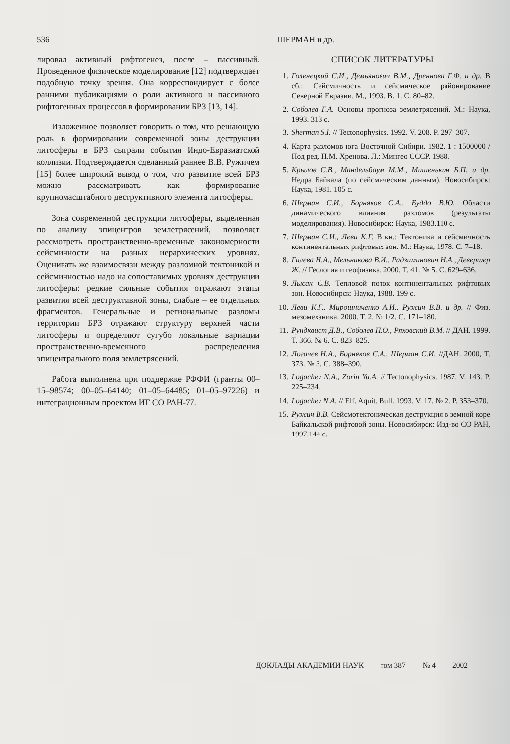536 ШЕРМАН и др.
лировал активный рифтогенез, после – пассивный. Проведенное физическое моделирование [12] подтверждает подобную точку зрения. Она корреспондирует с более ранними публикациями о роли активного и пассивного рифтогенных процессов в формировании БРЗ [13, 14].
Изложенное позволяет говорить о том, что решающую роль в формировании современной зоны деструкции литосферы в БРЗ сыграли события Индо-Евразиатской коллизии. Подтверждается сделанный раннее В.В. Ружичем [15] более широкий вывод о том, что развитие всей БРЗ можно рассматривать как формирование крупномасштабного деструктивного элемента литосферы.
Зона современной деструкции литосферы, выделенная по анализу эпицентров землетрясений, позволяет рассмотреть пространственно-временные закономерности сейсмичности на разных иерархических уровнях. Оценивать же взаимосвязи между разломной тектоникой и сейсмичностью надо на сопоставимых уровнях деструкции литосферы: редкие сильные события отражают этапы развития всей деструктивной зоны, слабые – ее отдельных фрагментов. Генеральные и региональные разломы территории БРЗ отражают структуру верхней части литосферы и определяют сугубо локальные вариации пространственно-временного распределения эпицентрального поля землетрясений.
Работа выполнена при поддержке РФФИ (гранты 00–15–98574; 00–05–64140; 01–05–64485; 01–05–97226) и интеграционным проектом ИГ СО РАН-77.
СПИСОК ЛИТЕРАТУРЫ
1. Голенецкий С.И., Демьянович В.М., Дреннова Г.Ф. и др. В сб.: Сейсмичность и сейсмическое районирование Северной Евразии. М., 1993. В. 1. С. 80–82.
2. Соболев Г.А. Основы прогноза землетрясений. М.: Наука, 1993. 313 с.
3. Sherman S.I. // Tectonophysics. 1992. V. 208. P. 297–307.
4. Карта разломов юга Восточной Сибири. 1982. 1 : 1500000 / Под ред. П.М. Хренова. Л.: Мингео СССР. 1988.
5. Крылов С.В., Мандельбаум М.М., Мишенькин Б.П. и др. Недра Байкала (по сейсмическим данным). Новосибирск: Наука, 1981. 105 с.
6. Шерман С.И., Борняков С.А., Буддо В.Ю. Области динамического влияния разломов (результаты моделирования). Новосибирск: Наука, 1983.110 с.
7. Шерман С.И., Леви К.Г. В кн.: Тектоника и сейсмичность континентальных рифтовых зон. М.: Наука, 1978. С. 7–18.
8. Гилева Н.А., Мельникова В.И., Радзиминович Н.А., Девершер Ж. // Геология и геофизика. 2000. Т. 41. № 5. С. 629–636.
9. Лысак С.В. Тепловой поток континентальных рифтовых зон. Новосибирск: Наука, 1988. 199 с.
10. Леви К.Г., Мирошниченко А.И., Ружич В.В. и др. // Физ. мезомеханика. 2000. Т. 2. № 1/2. С. 171–180.
11. Рундквист Д.В., Соболев П.О., Ряховский В.М. // ДАН. 1999. Т. 366. № 6. С. 823–825.
12. Логачев Н.А., Борняков С.А., Шерман С.И. //ДАН. 2000, Т. 373. № 3. С. 388–390.
13. Logachev N.A., Zorin Yu.A. // Tectonophysics. 1987. V. 143. P. 225–234.
14. Logachev N.A. // Elf. Aquit. Bull. 1993. V. 17. № 2. P. 353–370.
15. Ружич В.В. Сейсмотектоническая деструкция в земной коре Байкальской рифтовой зоны. Новосибирск: Изд-во СО РАН, 1997.144 с.
ДОКЛАДЫ АКАДЕМИИ НАУК том 387 № 4 2002